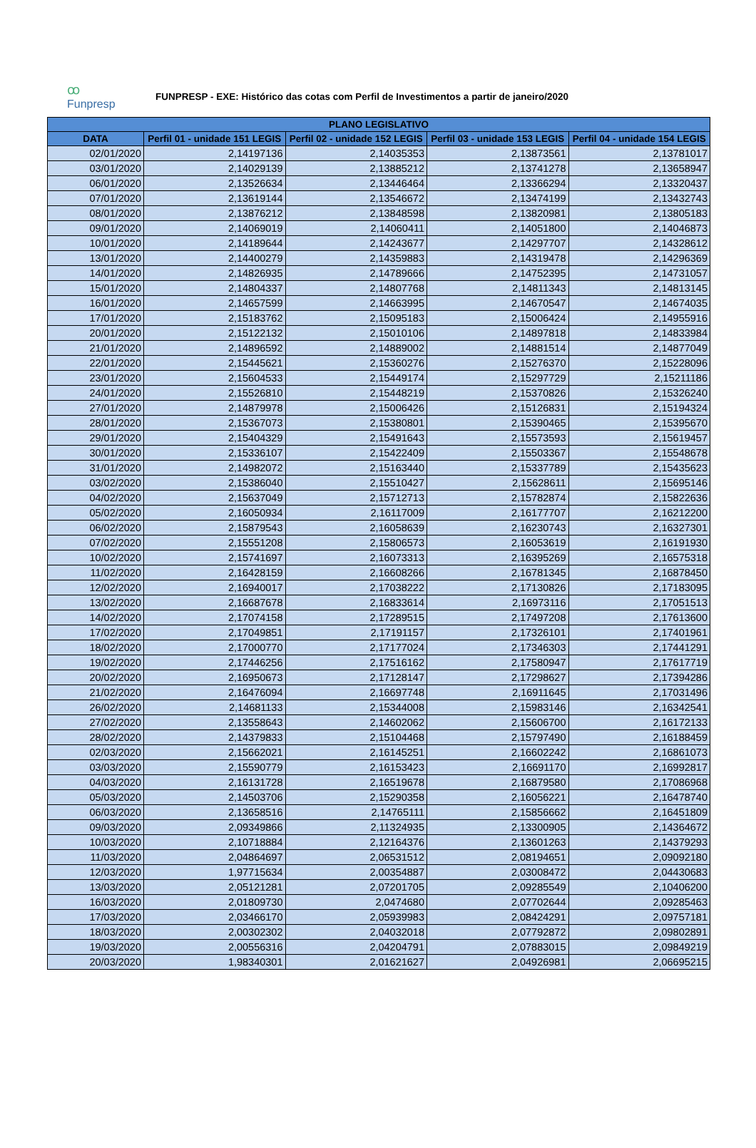ꝏ
Funpresp
FUNPRESP - EXE: Histórico das cotas com Perfil de Investimentos a partir de janeiro/2020
| PLANO LEGISLATIVO | | | | |
| --- | --- | --- | --- | --- |
| DATA | Perfil 01 - unidade 151 LEGIS | Perfil 02 - unidade 152 LEGIS | Perfil 03 - unidade 153 LEGIS | Perfil 04 - unidade 154 LEGIS |
| 02/01/2020 | 2,14197136 | 2,14035353 | 2,13873561 | 2,13781017 |
| 03/01/2020 | 2,14029139 | 2,13885212 | 2,13741278 | 2,13658947 |
| 06/01/2020 | 2,13526634 | 2,13446464 | 2,13366294 | 2,13320437 |
| 07/01/2020 | 2,13619144 | 2,13546672 | 2,13474199 | 2,13432743 |
| 08/01/2020 | 2,13876212 | 2,13848598 | 2,13820981 | 2,13805183 |
| 09/01/2020 | 2,14069019 | 2,14060411 | 2,14051800 | 2,14046873 |
| 10/01/2020 | 2,14189644 | 2,14243677 | 2,14297707 | 2,14328612 |
| 13/01/2020 | 2,14400279 | 2,14359883 | 2,14319478 | 2,14296369 |
| 14/01/2020 | 2,14826935 | 2,14789666 | 2,14752395 | 2,14731057 |
| 15/01/2020 | 2,14804337 | 2,14807768 | 2,14811343 | 2,14813145 |
| 16/01/2020 | 2,14657599 | 2,14663995 | 2,14670547 | 2,14674035 |
| 17/01/2020 | 2,15183762 | 2,15095183 | 2,15006424 | 2,14955916 |
| 20/01/2020 | 2,15122132 | 2,15010106 | 2,14897818 | 2,14833984 |
| 21/01/2020 | 2,14896592 | 2,14889002 | 2,14881514 | 2,14877049 |
| 22/01/2020 | 2,15445621 | 2,15360276 | 2,15276370 | 2,15228096 |
| 23/01/2020 | 2,15604533 | 2,15449174 | 2,15297729 | 2,15211186 |
| 24/01/2020 | 2,15526810 | 2,15448219 | 2,15370826 | 2,15326240 |
| 27/01/2020 | 2,14879978 | 2,15006426 | 2,15126831 | 2,15194324 |
| 28/01/2020 | 2,15367073 | 2,15380801 | 2,15390465 | 2,15395670 |
| 29/01/2020 | 2,15404329 | 2,15491643 | 2,15573593 | 2,15619457 |
| 30/01/2020 | 2,15336107 | 2,15422409 | 2,15503367 | 2,15548678 |
| 31/01/2020 | 2,14982072 | 2,15163440 | 2,15337789 | 2,15435623 |
| 03/02/2020 | 2,15386040 | 2,15510427 | 2,15628611 | 2,15695146 |
| 04/02/2020 | 2,15637049 | 2,15712713 | 2,15782874 | 2,15822636 |
| 05/02/2020 | 2,16050934 | 2,16117009 | 2,16177707 | 2,16212200 |
| 06/02/2020 | 2,15879543 | 2,16058639 | 2,16230743 | 2,16327301 |
| 07/02/2020 | 2,15551208 | 2,15806573 | 2,16053619 | 2,16191930 |
| 10/02/2020 | 2,15741697 | 2,16073313 | 2,16395269 | 2,16575318 |
| 11/02/2020 | 2,16428159 | 2,16608266 | 2,16781345 | 2,16878450 |
| 12/02/2020 | 2,16940017 | 2,17038222 | 2,17130826 | 2,17183095 |
| 13/02/2020 | 2,16687678 | 2,16833614 | 2,16973116 | 2,17051513 |
| 14/02/2020 | 2,17074158 | 2,17289515 | 2,17497208 | 2,17613600 |
| 17/02/2020 | 2,17049851 | 2,17191157 | 2,17326101 | 2,17401961 |
| 18/02/2020 | 2,17000770 | 2,17177024 | 2,17346303 | 2,17441291 |
| 19/02/2020 | 2,17446256 | 2,17516162 | 2,17580947 | 2,17617719 |
| 20/02/2020 | 2,16950673 | 2,17128147 | 2,17298627 | 2,17394286 |
| 21/02/2020 | 2,16476094 | 2,16697748 | 2,16911645 | 2,17031496 |
| 26/02/2020 | 2,14681133 | 2,15344008 | 2,15983146 | 2,16342541 |
| 27/02/2020 | 2,13558643 | 2,14602062 | 2,15606700 | 2,16172133 |
| 28/02/2020 | 2,14379833 | 2,15104468 | 2,15797490 | 2,16188459 |
| 02/03/2020 | 2,15662021 | 2,16145251 | 2,16602242 | 2,16861073 |
| 03/03/2020 | 2,15590779 | 2,16153423 | 2,16691170 | 2,16992817 |
| 04/03/2020 | 2,16131728 | 2,16519678 | 2,16879580 | 2,17086968 |
| 05/03/2020 | 2,14503706 | 2,15290358 | 2,16056221 | 2,16478740 |
| 06/03/2020 | 2,13658516 | 2,14765111 | 2,15856662 | 2,16451809 |
| 09/03/2020 | 2,09349866 | 2,11324935 | 2,13300905 | 2,14364672 |
| 10/03/2020 | 2,10718884 | 2,12164376 | 2,13601263 | 2,14379293 |
| 11/03/2020 | 2,04864697 | 2,06531512 | 2,08194651 | 2,09092180 |
| 12/03/2020 | 1,97715634 | 2,00354887 | 2,03008472 | 2,04430683 |
| 13/03/2020 | 2,05121281 | 2,07201705 | 2,09285549 | 2,10406200 |
| 16/03/2020 | 2,01809730 | 2,0474680 | 2,07702644 | 2,09285463 |
| 17/03/2020 | 2,03466170 | 2,05939983 | 2,08424291 | 2,09757181 |
| 18/03/2020 | 2,00302302 | 2,04032018 | 2,07792872 | 2,09802891 |
| 19/03/2020 | 2,00556316 | 2,04204791 | 2,07883015 | 2,09849219 |
| 20/03/2020 | 1,98340301 | 2,01621627 | 2,04926981 | 2,06695215 |